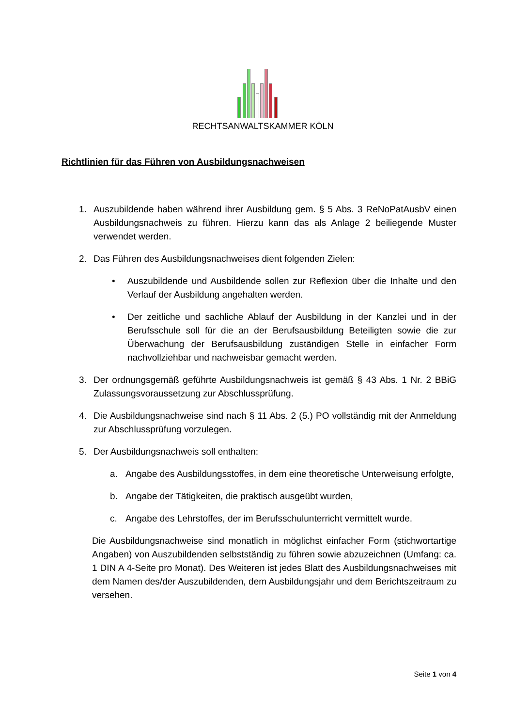RECHTSANWALTSKAMMER KÖLN
Richtlinien für das Führen von Ausbildungsnachweisen
1. Auszubildende haben während ihrer Ausbildung gem. § 5 Abs. 3 ReNoPatAusbV einen Ausbildungsnachweis zu führen. Hierzu kann das als Anlage 2 beiliegende Muster verwendet werden.
2. Das Führen des Ausbildungsnachweises dient folgenden Zielen:
• Auszubildende und Ausbildende sollen zur Reflexion über die Inhalte und den Verlauf der Ausbildung angehalten werden.
• Der zeitliche und sachliche Ablauf der Ausbildung in der Kanzlei und in der Berufsschule soll für die an der Berufsausbildung Beteiligten sowie die zur Überwachung der Berufsausbildung zuständigen Stelle in einfacher Form nachvollziehbar und nachweisbar gemacht werden.
3. Der ordnungsgemäß geführte Ausbildungsnachweis ist gemäß § 43 Abs. 1 Nr. 2 BBiG Zulassungsvoraussetzung zur Abschlussprüfung.
4. Die Ausbildungsnachweise sind nach § 11 Abs. 2 (5.) PO vollständig mit der Anmeldung zur Abschlussprüfung vorzulegen.
5. Der Ausbildungsnachweis soll enthalten:
a. Angabe des Ausbildungsstoffes, in dem eine theoretische Unterweisung erfolgte,
b. Angabe der Tätigkeiten, die praktisch ausgeübt wurden,
c. Angabe des Lehrstoffes, der im Berufsschulunterricht vermittelt wurde.
Die Ausbildungsnachweise sind monatlich in möglichst einfacher Form (stichwortartige Angaben) von Auszubildenden selbstständig zu führen sowie abzuzeichnen (Umfang: ca. 1 DIN A 4-Seite pro Monat). Des Weiteren ist jedes Blatt des Ausbildungsnachweises mit dem Namen des/der Auszubildenden, dem Ausbildungsjahr und dem Berichtszeitraum zu versehen.
Seite 1 von 4